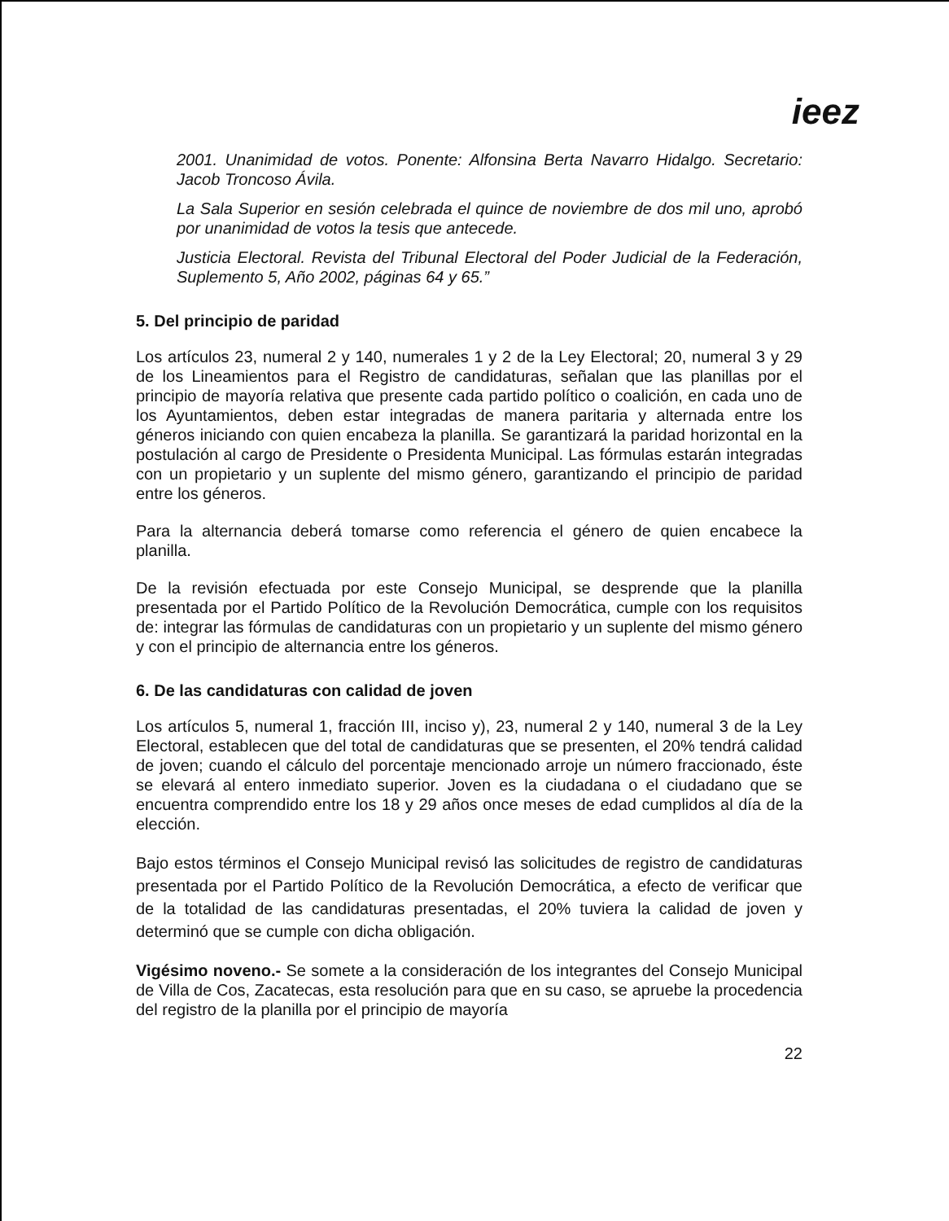ieez
2001. Unanimidad de votos. Ponente: Alfonsina Berta Navarro Hidalgo. Secretario: Jacob Troncoso Ávila.
La Sala Superior en sesión celebrada el quince de noviembre de dos mil uno, aprobó por unanimidad de votos la tesis que antecede.
Justicia Electoral. Revista del Tribunal Electoral del Poder Judicial de la Federación, Suplemento 5, Año 2002, páginas 64 y 65.”
5. Del principio de paridad
Los artículos 23, numeral 2 y 140, numerales 1 y 2 de la Ley Electoral; 20, numeral 3 y 29 de los Lineamientos para el Registro de candidaturas, señalan que las planillas por el principio de mayoría relativa que presente cada partido político o coalición, en cada uno de los Ayuntamientos, deben estar integradas de manera paritaria y alternada entre los géneros iniciando con quien encabeza la planilla. Se garantizará la paridad horizontal en la postulación al cargo de Presidente o Presidenta Municipal. Las fórmulas estarán integradas con un propietario y un suplente del mismo género, garantizando el principio de paridad entre los géneros.
Para la alternancia deberá tomarse como referencia el género de quien encabece la planilla.
De la revisión efectuada por este Consejo Municipal, se desprende que la planilla presentada por el Partido Político de la Revolución Democrática, cumple con los requisitos de: integrar las fórmulas de candidaturas con un propietario y un suplente del mismo género y con el principio de alternancia entre los géneros.
6. De las candidaturas con calidad de joven
Los artículos 5, numeral 1, fracción III, inciso y), 23, numeral 2 y 140, numeral 3 de la Ley Electoral, establecen que del total de candidaturas que se presenten, el 20% tendrá calidad de joven; cuando el cálculo del porcentaje mencionado arroje un número fraccionado, éste se elevará al entero inmediato superior. Joven es la ciudadana o el ciudadano que se encuentra comprendido entre los 18 y 29 años once meses de edad cumplidos al día de la elección.
Bajo estos términos el Consejo Municipal revisó las solicitudes de registro de candidaturas presentada por el Partido Político de la Revolución Democrática, a efecto de verificar que de la totalidad de las candidaturas presentadas, el 20% tuviera la calidad de joven y determinó que se cumple con dicha obligación.
Vigésimo noveno.- Se somete a la consideración de los integrantes del Consejo Municipal de Villa de Cos, Zacatecas, esta resolución para que en su caso, se apruebe la procedencia del registro de la planilla por el principio de mayoría
22